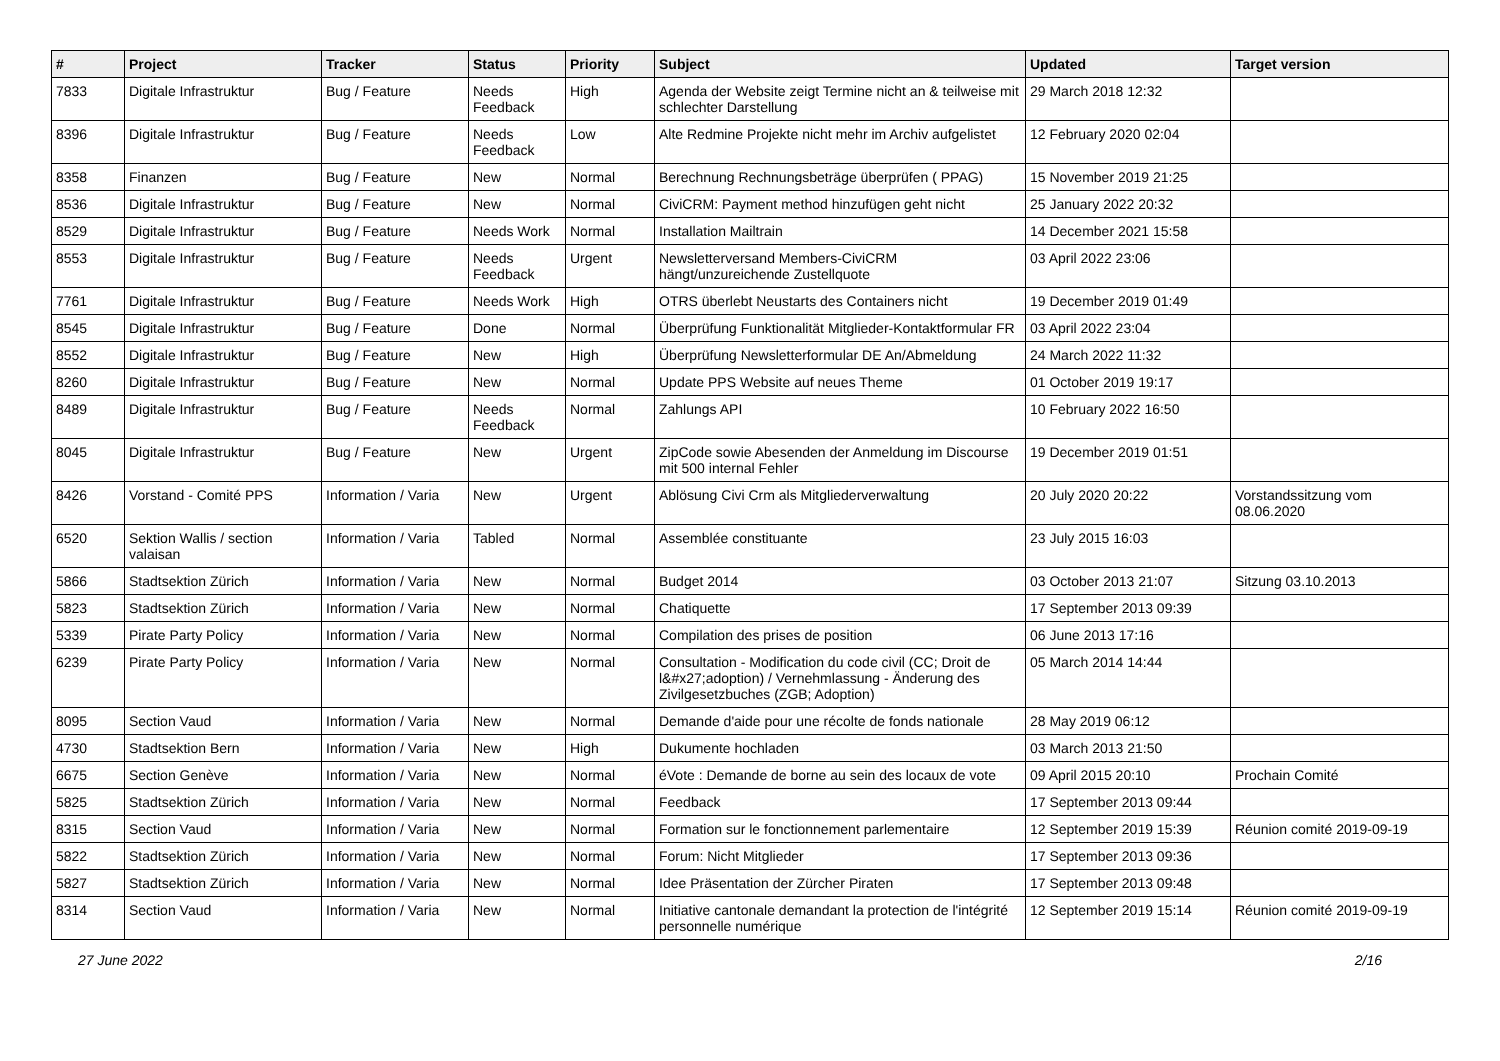| # | Project | Tracker | Status | Priority | Subject | Updated | Target version |
| --- | --- | --- | --- | --- | --- | --- | --- |
| 7833 | Digitale Infrastruktur | Bug / Feature | Needs Feedback | High | Agenda der Website zeigt Termine nicht an & teilweise mit schlechter Darstellung | 29 March 2018 12:32 | |
| 8396 | Digitale Infrastruktur | Bug / Feature | Needs Feedback | Low | Alte Redmine Projekte nicht mehr im Archiv aufgelistet | 12 February 2020 02:04 | |
| 8358 | Finanzen | Bug / Feature | New | Normal | Berechnung Rechnungsbeträge überprüfen ( PPAG) | 15 November 2019 21:25 | |
| 8536 | Digitale Infrastruktur | Bug / Feature | New | Normal | CiviCRM: Payment method hinzufügen geht nicht | 25 January 2022 20:32 | |
| 8529 | Digitale Infrastruktur | Bug / Feature | Needs Work | Normal | Installation Mailtrain | 14 December 2021 15:58 | |
| 8553 | Digitale Infrastruktur | Bug / Feature | Needs Feedback | Urgent | Newsletterversand Members-CiviCRM hängt/unzureichende Zustellquote | 03 April 2022 23:06 | |
| 7761 | Digitale Infrastruktur | Bug / Feature | Needs Work | High | OTRS überlebt Neustarts des Containers nicht | 19 December 2019 01:49 | |
| 8545 | Digitale Infrastruktur | Bug / Feature | Done | Normal | Überprüfung Funktionalität Mitglieder-Kontaktformular FR | 03 April 2022 23:04 | |
| 8552 | Digitale Infrastruktur | Bug / Feature | New | High | Überprüfung Newsletterformular DE An/Abmeldung | 24 March 2022 11:32 | |
| 8260 | Digitale Infrastruktur | Bug / Feature | New | Normal | Update PPS Website auf neues Theme | 01 October 2019 19:17 | |
| 8489 | Digitale Infrastruktur | Bug / Feature | Needs Feedback | Normal | Zahlungs API | 10 February 2022 16:50 | |
| 8045 | Digitale Infrastruktur | Bug / Feature | New | Urgent | ZipCode sowie Abesenden der Anmeldung im Discourse mit 500 internal Fehler | 19 December 2019 01:51 | |
| 8426 | Vorstand - Comité PPS | Information / Varia | New | Urgent | Ablösung Civi Crm als Mitgliederverwaltung | 20 July 2020 20:22 | Vorstandssitzung vom 08.06.2020 |
| 6520 | Sektion Wallis / section valaisan | Information / Varia | Tabled | Normal | Assemblée constituante | 23 July 2015 16:03 | |
| 5866 | Stadtsektion Zürich | Information / Varia | New | Normal | Budget 2014 | 03 October 2013 21:07 | Sitzung 03.10.2013 |
| 5823 | Stadtsektion Zürich | Information / Varia | New | Normal | Chatiquette | 17 September 2013 09:39 | |
| 5339 | Pirate Party Policy | Information / Varia | New | Normal | Compilation des prises de position | 06 June 2013 17:16 | |
| 6239 | Pirate Party Policy | Information / Varia | New | Normal | Consultation - Modification du code civil (CC; Droit de l&#x27;adoption) / Vernehmlassung - Änderung des Zivilgesetzbuches (ZGB; Adoption) | 05 March 2014 14:44 | |
| 8095 | Section Vaud | Information / Varia | New | Normal | Demande d'aide pour une récolte de fonds nationale | 28 May 2019 06:12 | |
| 4730 | Stadtsektion Bern | Information / Varia | New | High | Dukumente hochladen | 03 March 2013 21:50 | |
| 6675 | Section Genève | Information / Varia | New | Normal | éVote : Demande de borne au sein des locaux de vote | 09 April 2015 20:10 | Prochain Comité |
| 5825 | Stadtsektion Zürich | Information / Varia | New | Normal | Feedback | 17 September 2013 09:44 | |
| 8315 | Section Vaud | Information / Varia | New | Normal | Formation sur le fonctionnement parlementaire | 12 September 2019 15:39 | Réunion comité 2019-09-19 |
| 5822 | Stadtsektion Zürich | Information / Varia | New | Normal | Forum: Nicht Mitglieder | 17 September 2013 09:36 | |
| 5827 | Stadtsektion Zürich | Information / Varia | New | Normal | Idee Präsentation der Zürcher Piraten | 17 September 2013 09:48 | |
| 8314 | Section Vaud | Information / Varia | New | Normal | Initiative cantonale demandant la protection de l'intégrité personnelle numérique | 12 September 2019 15:14 | Réunion comité 2019-09-19 |
27 June 2022 2/16